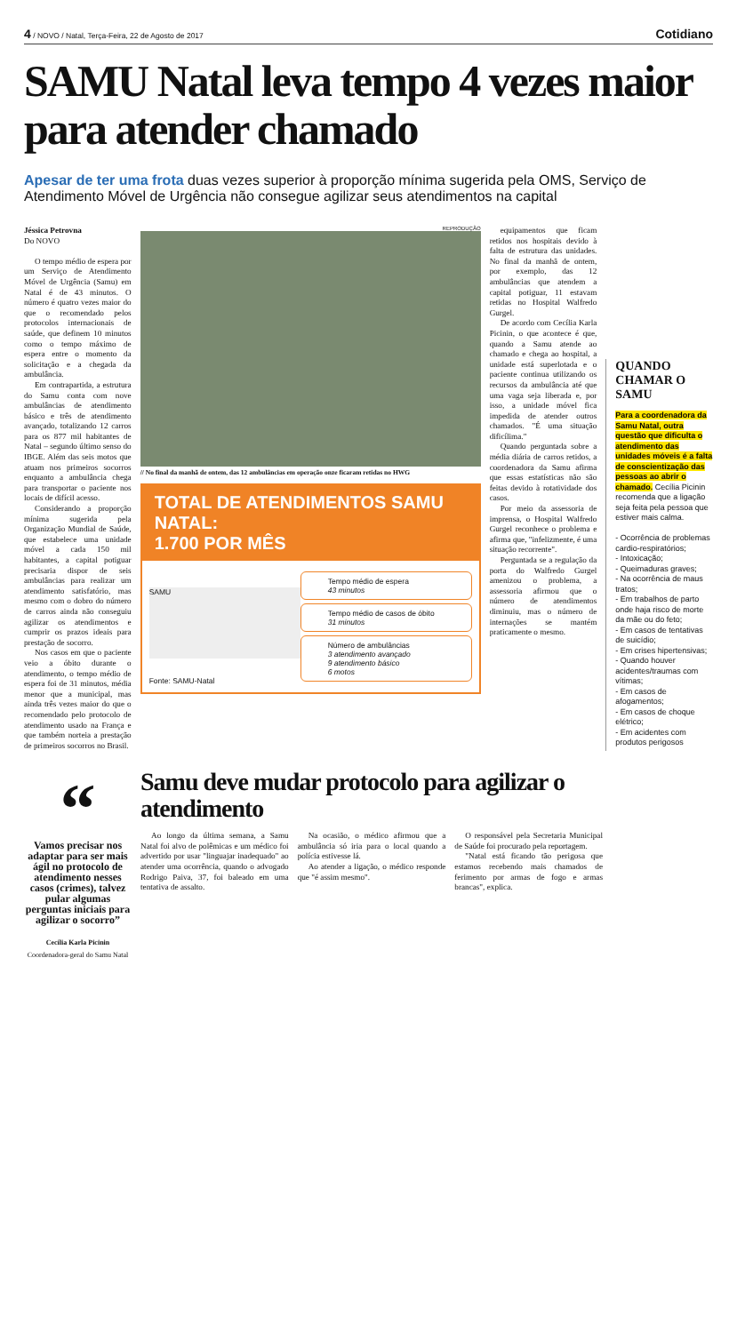4 / NOVO / Natal, Terça-Feira, 22 de Agosto de 2017 Cotidiano
SAMU Natal leva tempo 4 vezes maior para atender chamado
Apesar de ter uma frota duas vezes superior à proporção mínima sugerida pela OMS, Serviço de Atendimento Móvel de Urgência não consegue agilizar seus atendimentos na capital
Jéssica Petrovna
Do NOVO
O tempo médio de espera por um Serviço de Atendimento Móvel de Urgência (Samu) em Natal é de 43 minutos. O número é quatro vezes maior do que o recomendado pelos protocolos internacionais de saúde, que definem 10 minutos como o tempo máximo de espera entre o momento da solicitação e a chegada da ambulância.
Em contrapartida, a estrutura do Samu conta com nove ambulâncias de atendimento básico e três de atendimento avançado, totalizando 12 carros para os 877 mil habitantes de Natal – segundo último senso do IBGE. Além das seis motos que atuam nos primeiros socorros enquanto a ambulância chega para transportar o paciente nos locais de difícil acesso.
Considerando a proporção mínima sugerida pela Organização Mundial de Saúde, que estabelece uma unidade móvel a cada 150 mil habitantes, a capital potiguar precisaria dispor de seis ambulâncias para realizar um atendimento satisfatório, mas mesmo com o dobro do número de carros ainda não conseguiu agilizar os atendimentos e cumprir os prazos ideais para prestação de socorro.
Nos casos em que o paciente veio a óbito durante o atendimento, o tempo médio de espera foi de 31 minutos, média menor que a municipal, mas ainda três vezes maior do que o recomendado pelo protocolo de atendimento usado na França e que também norteia a prestação de primeiros socorros no Brasil.
REPRODUÇÃO
// No final da manhã de ontem, das 12 ambulâncias em operação onze ficaram retidas no HWG
TOTAL DE ATENDIMENTOS SAMU NATAL:
1.700 POR MÊS
SAMU
Fonte: SAMU-Natal
Tempo médio de espera
43 minutos
Tempo médio de casos de óbito
31 minutos
Número de ambulâncias
3 atendimento avançado
9 atendimento básico
6 motos
equipamentos que ficam retidos nos hospitais devido à falta de estrutura das unidades. No final da manhã de ontem, por exemplo, das 12 ambulâncias que atendem a capital potiguar, 11 estavam retidas no Hospital Walfredo Gurgel.
De acordo com Cecília Karla Picinin, o que acontece é que, quando a Samu atende ao chamado e chega ao hospital, a unidade está superlotada e o paciente continua utilizando os recursos da ambulância até que uma vaga seja liberada e, por isso, a unidade móvel fica impedida de atender outros chamados. "É uma situação dificílima."
Quando perguntada sobre a média diária de carros retidos, a coordenadora da Samu afirma que essas estatísticas não são feitas devido à rotatividade dos casos.
Por meio da assessoria de imprensa, o Hospital Walfredo Gurgel reconhece o problema e afirma que, "infelizmente, é uma situação recorrente".
Perguntada se a regulação da porta do Walfredo Gurgel amenizou o problema, a assessoria afirmou que o número de atendimentos diminuiu, mas o número de internações se mantém praticamente o mesmo.
QUANDO CHAMAR O SAMU
Para a coordenadora da Samu Natal, outra questão que dificulta o atendimento das unidades móveis é a falta de conscientização das pessoas ao abrir o chamado. Cecília Picinin recomenda que a ligação seja feita pela pessoa que estiver mais calma.
- Ocorrência de problemas cardio-respiratórios;
- Intoxicação;
- Queimaduras graves;
- Na ocorrência de maus tratos;
- Em trabalhos de parto onde haja risco de morte da mãe ou do feto;
- Em casos de tentativas de suicídio;
- Em crises hipertensivas;
- Quando houver acidentes/traumas com vítimas;
- Em casos de afogamentos;
- Em casos de choque elétrico;
- Em acidentes com produtos perigosos
“
Vamos precisar nos adaptar para ser mais ágil no protocolo de atendimento nesses casos (crimes), talvez pular algumas perguntas iniciais para agilizar o socorro”
Cecília Karla Picinin
Coordenadora-geral do Samu Natal
Samu deve mudar protocolo para agilizar o atendimento
Ao longo da última semana, a Samu Natal foi alvo de polêmicas e um médico foi advertido por usar "linguajar inadequado" ao atender uma ocorrência, quando o advogado Rodrigo Paiva, 37, foi baleado em uma tentativa de assalto.
Na ocasião, o médico afirmou que a ambulância só iria para o local quando a polícia estivesse lá.
Ao atender a ligação, o médico responde que "é assim mesmo".
O responsável pela Secretaria Municipal de Saúde foi procurado pela reportagem.
"Natal está ficando tão perigosa que estamos recebendo mais chamados de ferimento por armas de fogo e armas brancas", explica.